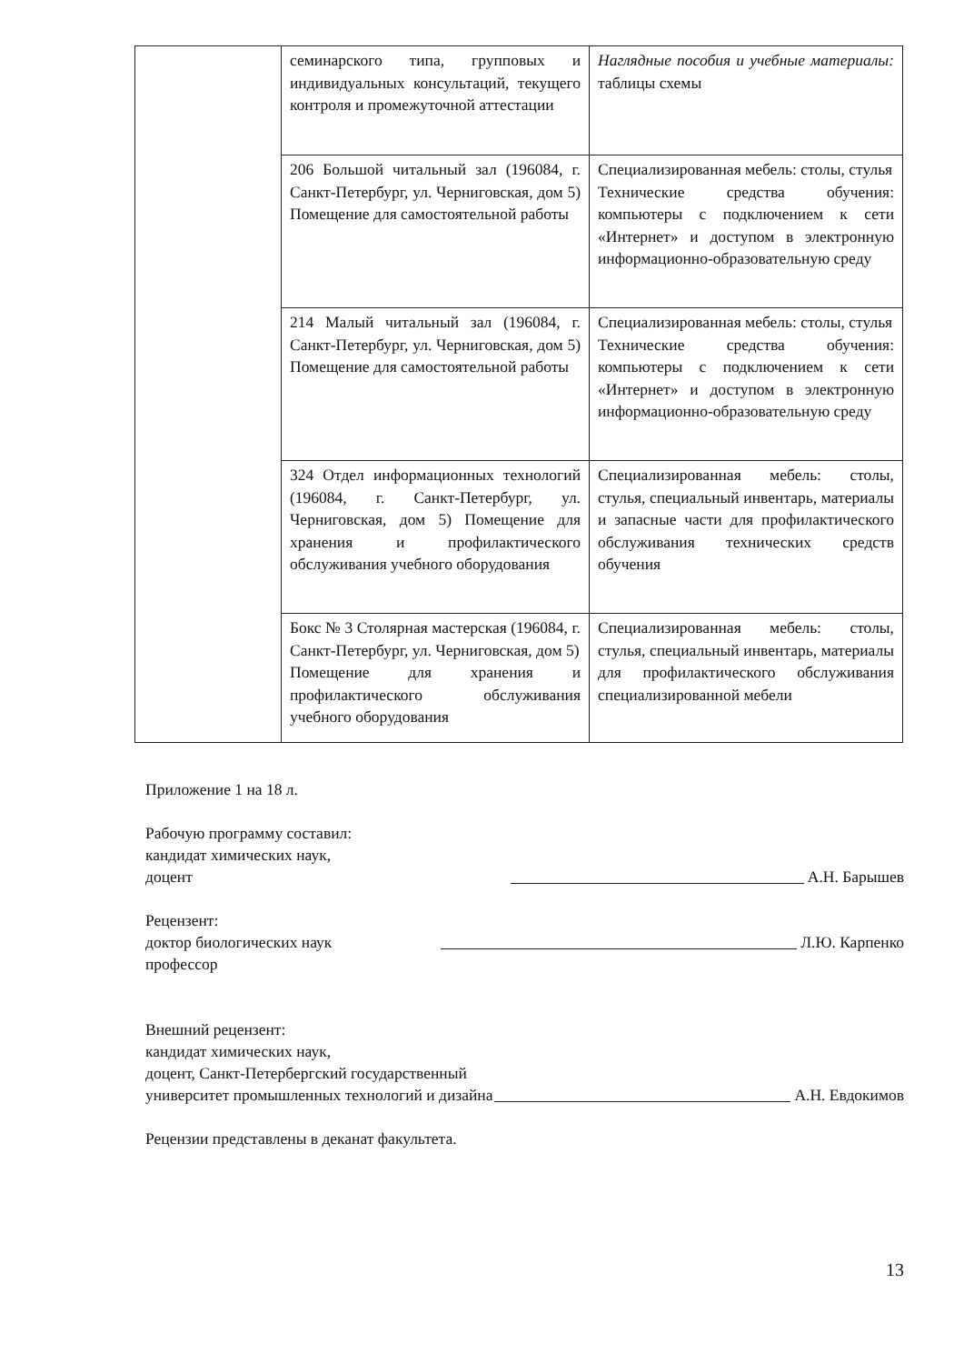| | семинарского типа, групповых и индивидуальных консультаций, текущего контроля и промежуточной аттестации | Наглядные пособия и учебные материалы: таблицы схемы |
| | 206 Большой читальный зал (196084, г. Санкт-Петербург, ул. Черниговская, дом 5) Помещение для самостоятельной работы | Специализированная мебель: столы, стулья Технические средства обучения: компьютеры с подключением к сети «Интернет» и доступом в электронную информационно-образовательную среду |
| | 214 Малый читальный зал (196084, г. Санкт-Петербург, ул. Черниговская, дом 5) Помещение для самостоятельной работы | Специализированная мебель: столы, стулья Технические средства обучения: компьютеры с подключением к сети «Интернет» и доступом в электронную информационно-образовательную среду |
| | 324 Отдел информационных технологий (196084, г. Санкт-Петербург, ул. Черниговская, дом 5) Помещение для хранения и профилактического обслуживания учебного оборудования | Специализированная мебель: столы, стулья, специальный инвентарь, материалы и запасные части для профилактического обслуживания технических средств обучения |
| | Бокс № 3 Столярная мастерская (196084, г. Санкт-Петербург, ул. Черниговская, дом 5) Помещение для хранения и профилактического обслуживания учебного оборудования | Специализированная мебель: столы, стулья, специальный инвентарь, материалы для профилактического обслуживания специализированной мебели |
Приложение 1 на 18 л.
Рабочую программу составил:
кандидат химических наук,
доцент А.Н. Барышев
Рецензент:
доктор биологических наук Л.Ю. Карпенко
профессор
Внешний рецензент:
кандидат химических наук,
доцент, Санкт-Петербергский государственный
университет промышленных технологий и дизайна А.Н. Евдокимов
Рецензии представлены в деканат факультета.
13